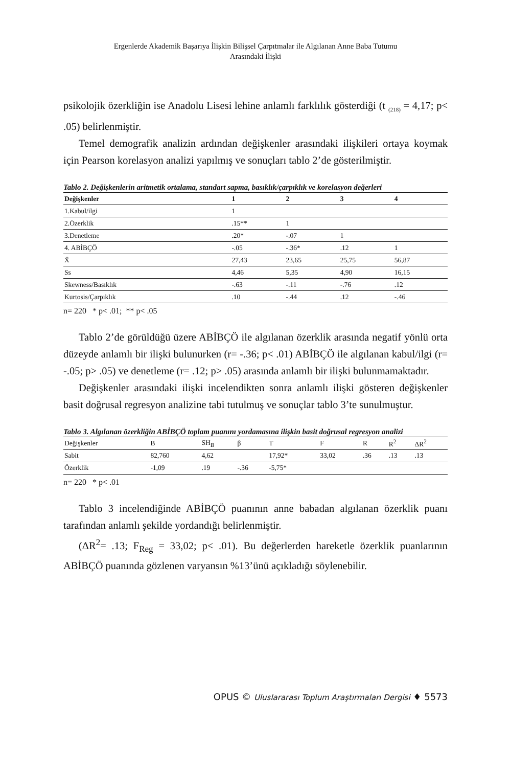Ergenlerde Akademik Başarıya İlişkin Bilişsel Çarpıtmalar ile Algılanan Anne Baba Tutumu
Arasındaki İlişki
psikolojik özerkliğin ise Anadolu Lisesi lehine anlamlı farklılık gösterdiği (t <sub>(218)</sub> = 4,17; p< .05) belirlenmiştir.
Temel demografik analizin ardından değişkenler arasındaki ilişkileri ortaya koymak için Pearson korelasyon analizi yapılmış ve sonuçları tablo 2’de gösterilmiştir.
Tablo 2. Değişkenlerin aritmetik ortalama, standart sapma, basıklık/çarpıklık ve korelasyon değerleri
| Değişkenler | 1 | 2 | 3 | 4 |
| --- | --- | --- | --- | --- |
| 1.Kabul/ilgi | 1 | | | |
| 2.Özerklik | .15** | 1 | | |
| 3.Denetleme | .20* | -.07 | 1 | |
| 4. ABİBÇÖ | -.05 | -.36* | .12 | 1 |
| X̄ | 27,43 | 23,65 | 25,75 | 56,87 |
| Ss | 4,46 | 5,35 | 4,90 | 16,15 |
| Skewness/Basıklık | -.63 | -.11 | -.76 | .12 |
| Kurtosis/Çarpıklık | .10 | -.44 | .12 | -.46 |
n= 220 * p< .01; ** p< .05
Tablo 2’de görüldüğü üzere ABİBÇÖ ile algılanan özerklik arasında negatif yönlü orta düzeyde anlamlı bir ilişki bulunurken (r= -.36; p< .01) ABİBÇÖ ile algılanan kabul/ilgi (r= -.05; p> .05) ve denetleme (r= .12; p> .05) arasında anlamlı bir ilişki bulunmamaktadır.
Değişkenler arasındaki ilişki incelendikten sonra anlamlı ilişki gösteren değişkenler basit doğrusal regresyon analizine tabi tutulmuş ve sonuçlar tablo 3’te sunulmuştur.
Tablo 3. Algılanan özerkliğin ABİBÇÖ toplam puanını yordamasına ilişkin basit doğrusal regresyon analizi
| Değişkenler | B | SH<sub>B</sub> | β | T | F | R | R<sup>2</sup> | ΔR<sup>2</sup> |
| Sabit | 82,760 | 4,62 | | 17,92* | 33,02 | .36 | .13 | .13 |
| Özerklik | -1,09 | .19 | -.36 | -5,75* | | | | |
n= 220 * p< .01
Tablo 3 incelendiğinde ABİBÇÖ puanının anne babadan algılanan özerklik puanı tarafından anlamlı şekilde yordandığı belirlenmiştir.
(ΔR<sup>2</sup>= .13; F<sub>Reg</sub> = 33,02; p< .01). Bu değerlerden hareketle özerklik puanlarının ABİBÇÖ puanında gözlenen varyansın %13’ünü açıkladığı söylenebilir.
OPUS © Uluslararası Toplum Araştırmaları Dergisi ♦ 5573